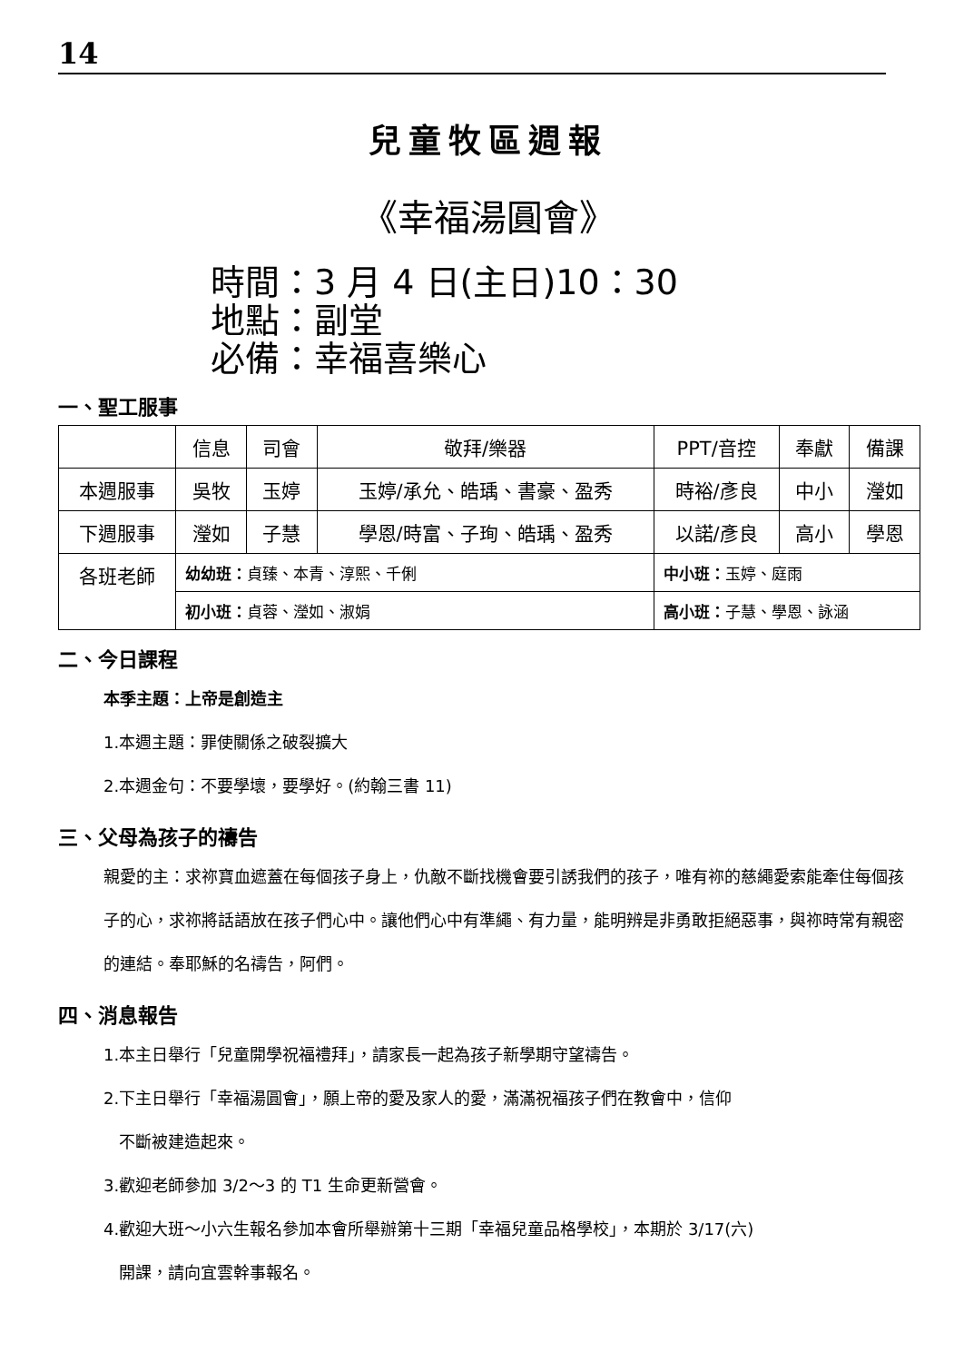14
兒童牧區週報
《幸福湯圓會》
時間：3 月 4 日(主日)10：30
地點：副堂
必備：幸福喜樂心
一、聖工服事
| | 信息 | 司會 | 敬拜/樂器 | PPT/音控 | 奉獻 | 備課 |
| 本週服事 | 吳牧 | 玉婷 | 玉婷/承允、皓瑀、書豪、盈秀 | 時裕/彥良 | 中小 | 瀅如 |
| 下週服事 | 瀅如 | 子慧 | 學恩/時富、子珣、皓瑀、盈秀 | 以諾/彥良 | 高小 | 學恩 |
| 各班老師 | 幼幼班： 貞臻、本青、淳熙、千俐 | | | 中小班： 玉婷、庭雨 | | |
| | 初小班： 貞蓉、瀅如、淑娟 | | | 高小班： 子慧、學恩、詠涵 | | |
二、今日課程
本季主題：上帝是創造主
1.本週主題：罪使關係之破裂擴大
2.本週金句：不要學壞，要學好。(約翰三書 11)
三、父母為孩子的禱告
親愛的主：求祢寶血遮蓋在每個孩子身上，仇敵不斷找機會要引誘我們的孩子，唯有祢的慈繩愛索能牽住每個孩子的心，求祢將話語放在孩子們心中。讓他們心中有準繩、有力量，能明辨是非勇敢拒絕惡事，與祢時常有親密的連結。奉耶穌的名禱告，阿們。
四、消息報告
1.本主日舉行「兒童開學祝福禮拜」，請家長一起為孩子新學期守望禱告。
2.下主日舉行「幸福湯圓會」，願上帝的愛及家人的愛，滿滿祝福孩子們在教會中，信仰
不斷被建造起來。
3.歡迎老師參加 3/2～3 的 T1 生命更新營會。
4.歡迎大班～小六生報名參加本會所舉辦第十三期「幸福兒童品格學校」，本期於 3/17(六)
開課，請向宜雲幹事報名。